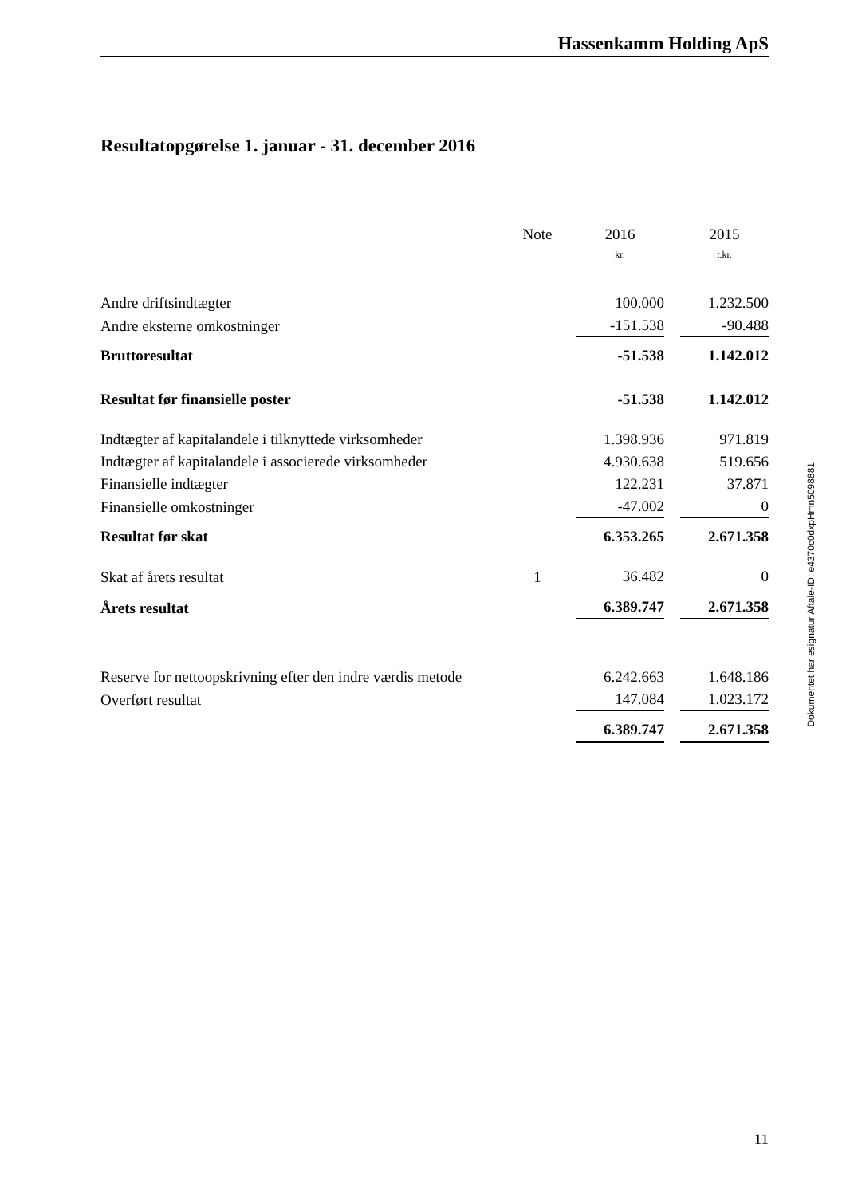Hassenkamm Holding ApS
Resultatopgørelse 1. januar - 31. december 2016
| | Note | | 2016 | | 2015 |
| --- | --- | --- | --- | --- | --- |
| | | | kr. | | t.kr. |
| Andre driftsindtægter | | | 100.000 | | 1.232.500 |
| Andre eksterne omkostninger | | | -151.538 | | -90.488 |
| Bruttoresultat | | | -51.538 | | 1.142.012 |
| Resultat før finansielle poster | | | -51.538 | | 1.142.012 |
| Indtægter af kapitalandele i tilknyttede virksomheder | | | 1.398.936 | | 971.819 |
| Indtægter af kapitalandele i associerede virksomheder | | | 4.930.638 | | 519.656 |
| Finansielle indtægter | | | 122.231 | | 37.871 |
| Finansielle omkostninger | | | -47.002 | | 0 |
| Resultat før skat | | | 6.353.265 | | 2.671.358 |
| Skat af årets resultat | 1 | | 36.482 | | 0 |
| Årets resultat | | | 6.389.747 | | 2.671.358 |
| Reserve for nettoopskrivning efter den indre værdis metode | | | 6.242.663 | | 1.648.186 |
| Overført resultat | | | 147.084 | | 1.023.172 |
| | | | 6.389.747 | | 2.671.358 |
Dokumentet har esignatur Aftale-ID: e4370c0dxpHmn5098881
11